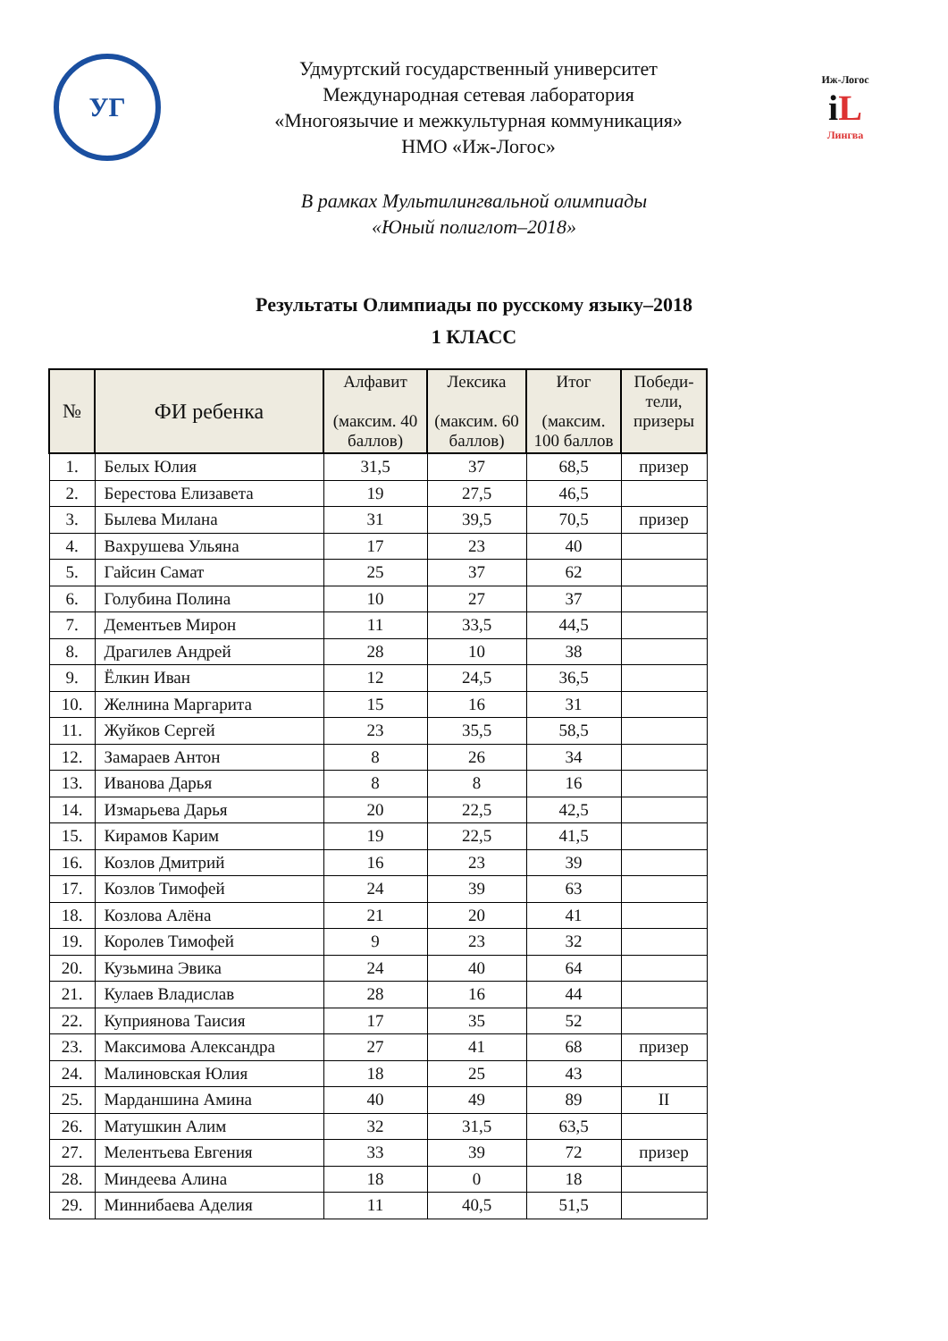УГ
Удмуртский государственный университет
Международная сетевая лаборатория
«Многоязычие и межкультурная коммуникация»
НМО «Иж-Логос»
Иж-Логос
iL
Лингва
В рамках Мультилингвальной олимпиады
«Юный полиглот–2018»
Результаты Олимпиады по русскому языку–2018
1 КЛАСС
| № | ФИ ребенка | Алфавит (максим. 40 баллов) | Лексика (максим. 60 баллов) | Итог (максим. 100 баллов | Победи-тели, призеры |
| --- | --- | --- | --- | --- | --- |
| 1. | Белых Юлия | 31,5 | 37 | 68,5 | призер |
| 2. | Берестова Елизавета | 19 | 27,5 | 46,5 | |
| 3. | Былева Милана | 31 | 39,5 | 70,5 | призер |
| 4. | Вахрушева Ульяна | 17 | 23 | 40 | |
| 5. | Гайсин Самат | 25 | 37 | 62 | |
| 6. | Голубина Полина | 10 | 27 | 37 | |
| 7. | Дементьев Мирон | 11 | 33,5 | 44,5 | |
| 8. | Драгилев Андрей | 28 | 10 | 38 | |
| 9. | Ёлкин Иван | 12 | 24,5 | 36,5 | |
| 10. | Желнина Маргарита | 15 | 16 | 31 | |
| 11. | Жуйков Сергей | 23 | 35,5 | 58,5 | |
| 12. | Замараев Антон | 8 | 26 | 34 | |
| 13. | Иванова Дарья | 8 | 8 | 16 | |
| 14. | Измарьева Дарья | 20 | 22,5 | 42,5 | |
| 15. | Кирамов Карим | 19 | 22,5 | 41,5 | |
| 16. | Козлов Дмитрий | 16 | 23 | 39 | |
| 17. | Козлов Тимофей | 24 | 39 | 63 | |
| 18. | Козлова Алёна | 21 | 20 | 41 | |
| 19. | Королев Тимофей | 9 | 23 | 32 | |
| 20. | Кузьмина Эвика | 24 | 40 | 64 | |
| 21. | Кулаев Владислав | 28 | 16 | 44 | |
| 22. | Куприянова Таисия | 17 | 35 | 52 | |
| 23. | Максимова Александра | 27 | 41 | 68 | призер |
| 24. | Малиновская Юлия | 18 | 25 | 43 | |
| 25. | Марданшина Амина | 40 | 49 | 89 | II |
| 26. | Матушкин Алим | 32 | 31,5 | 63,5 | |
| 27. | Мелентьева Евгения | 33 | 39 | 72 | призер |
| 28. | Миндеева Алина | 18 | 0 | 18 | |
| 29. | Миннибаева Аделия | 11 | 40,5 | 51,5 | |